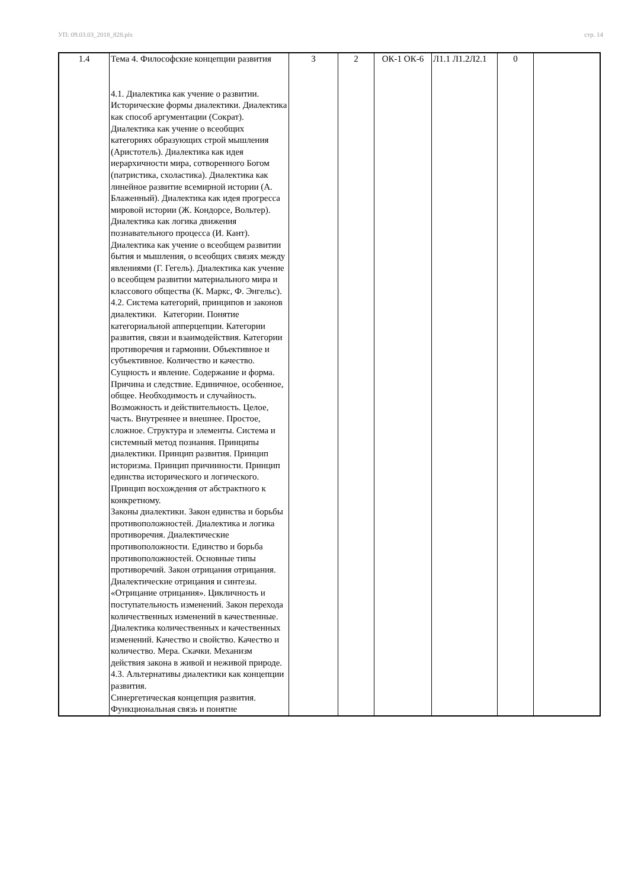УП: 09.03.03_2018_828.plx стр. 14
| 1.4 | Тема 4. Философские концепции развития 4.1. Диалектика как учение о развитии. Исторические формы диалектики. Диалектика как способ аргументации (Сократ). Диалектика как учение о всеобщих категориях образующих строй мышления (Аристотель). Диалектика как идея иерархичности мира, сотворенного Богом (патристика, схоластика). Диалектика как линейное развитие всемирной истории (А. Блаженный). Диалектика как идея прогресса мировой истории (Ж. Кондорсе, Вольтер). Диалектика как логика движения познавательного процесса (И. Кант). Диалектика как учение о всеобщем развитии бытия и мышления, о всеобщих связях между явлениями (Г. Гегель). Диалектика как учение о всеобщем развитии материального мира и классового общества (К. Маркс, Ф. Энгельс). 4.2. Система категорий, принципов и законов диалектики. Категории. Понятие категориальной апперцепции. Категории развития, связи и взаимодействия. Категории противоречия и гармонии. Объективное и субъективное. Количество и качество. Сущность и явление. Содержание и форма. Причина и следствие. Единичное, особенное, общее. Необходимость и случайность. Возможность и действительность. Целое, часть. Внутреннее и внешнее. Простое, сложное. Структура и элементы. Система и системный метод познания. Принципы диалектики. Принцип развития. Принцип историзма. Принцип причинности. Принцип единства исторического и логического. Принцип восхождения от абстрактного к конкретному. Законы диалектики. Закон единства и борьбы противоположностей. Диалектика и логика противоречия. Диалектические противоположности. Единство и борьба противоположностей. Основные типы противоречий. Закон отрицания отрицания. Диалектические отрицания и синтезы. «Отрицание отрицания». Цикличность и поступательность изменений. Закон перехода количественных изменений в качественные. Диалектика количественных и качественных изменений. Качество и свойство. Качество и количество. Мера. Скачки. Механизм действия закона в живой и неживой природе. 4.3. Альтернативы диалектики как концепции развития. Синергетическая концепция развития. Функциональная связь и понятие | 3 | 2 | ОК-1 ОК-6 | Л1.1 Л1.2Л2.1 | 0 | |